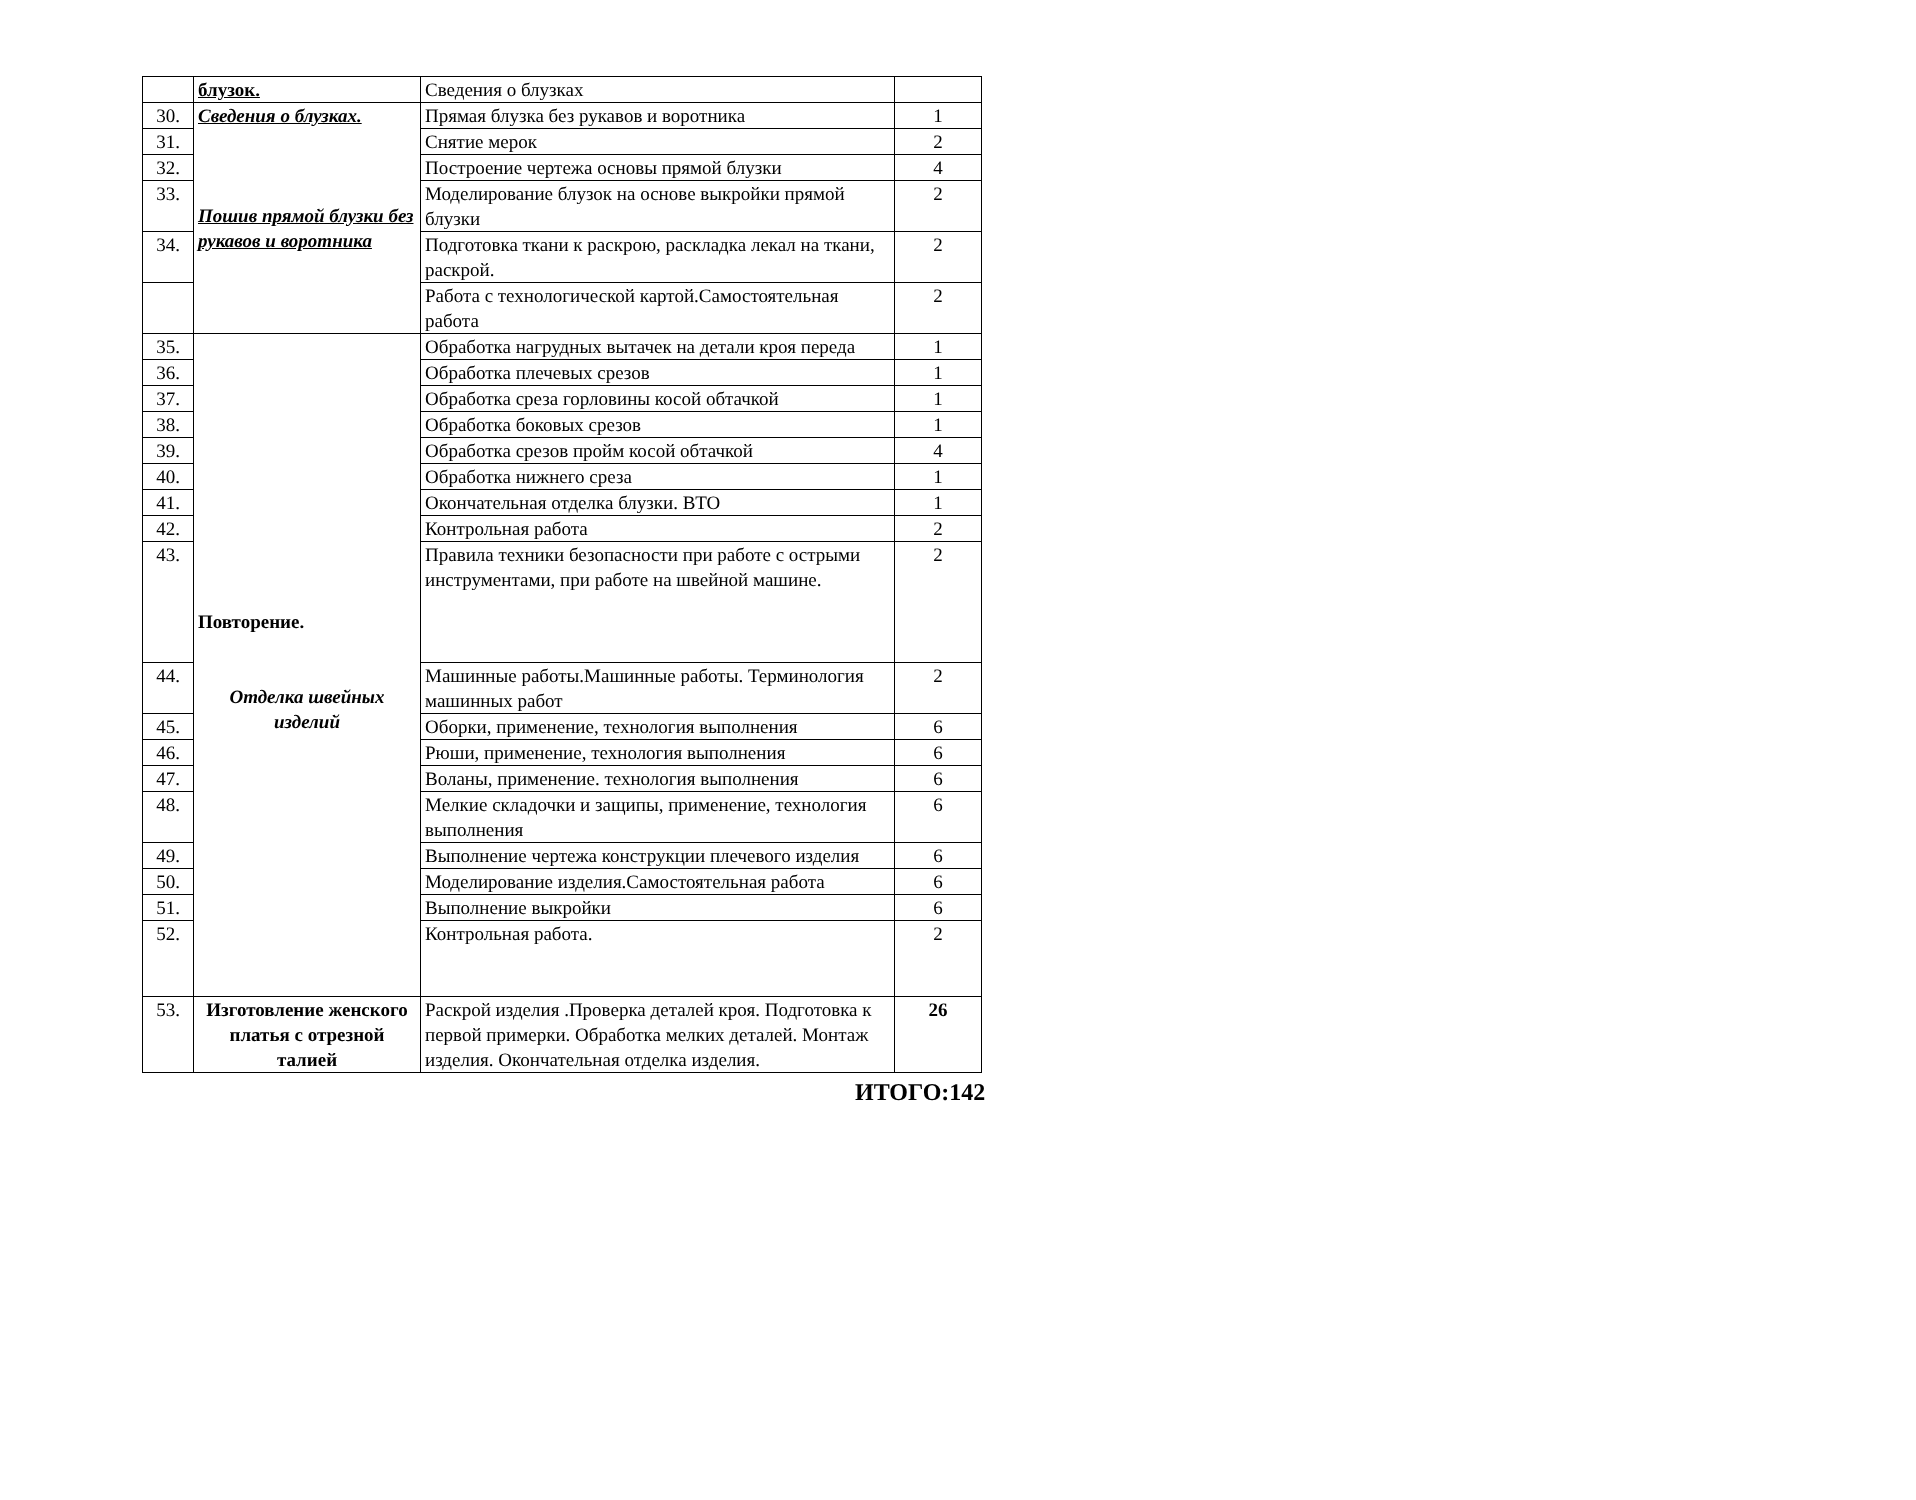| | блузок. | Сведения о блузках | |
| 30. | Сведения о блузках. Пошив прямой блузки без рукавов и воротника | Прямая блузка без рукавов и воротника | 1 |
| 31. | | Снятие мерок | 2 |
| 32. | | Построение чертежа основы прямой блузки | 4 |
| 33. | | Моделирование блузок на основе выкройки прямой блузки | 2 |
| 34. | | Подготовка ткани к раскрою, раскладка лекал на ткани, раскрой. | 2 |
| | | Работа с технологической картой.Самостоятельная работа | 2 |
| 35. | Повторение. Отделка швейных изделий | Обработка нагрудных вытачек на детали кроя переда | 1 |
| 36. | | Обработка плечевых срезов | 1 |
| 37. | | Обработка среза горловины косой обтачкой | 1 |
| 38. | | Обработка боковых срезов | 1 |
| 39. | | Обработка срезов пройм косой обтачкой | 4 |
| 40. | | Обработка нижнего среза | 1 |
| 41. | | Окончательная отделка блузки. ВТО | 1 |
| 42. | | Контрольная работа | 2 |
| 43. | | Правила техники безопасности при работе с острыми инструментами, при работе на швейной машине. | 2 |
| 44. | | Машинные работы.Машинные работы. Терминология машинных работ | 2 |
| 45. | | Оборки, применение, технология выполнения | 6 |
| 46. | | Рюши, применение, технология выполнения | 6 |
| 47. | | Воланы, применение. технология выполнения | 6 |
| 48. | | Мелкие складочки и защипы, применение, технология выполнения | 6 |
| 49. | | Выполнение чертежа конструкции плечевого изделия | 6 |
| 50. | | Моделирование изделия.Самостоятельная работа | 6 |
| 51. | | Выполнение выкройки | 6 |
| 52. | | Контрольная работа. | 2 |
| 53. | Изготовление женского платья с отрезной талией | Раскрой изделия .Проверка деталей кроя. Подготовка к первой примерки. Обработка мелких деталей. Монтаж изделия. Окончательная отделка изделия. | 26 |
ИТОГО:142